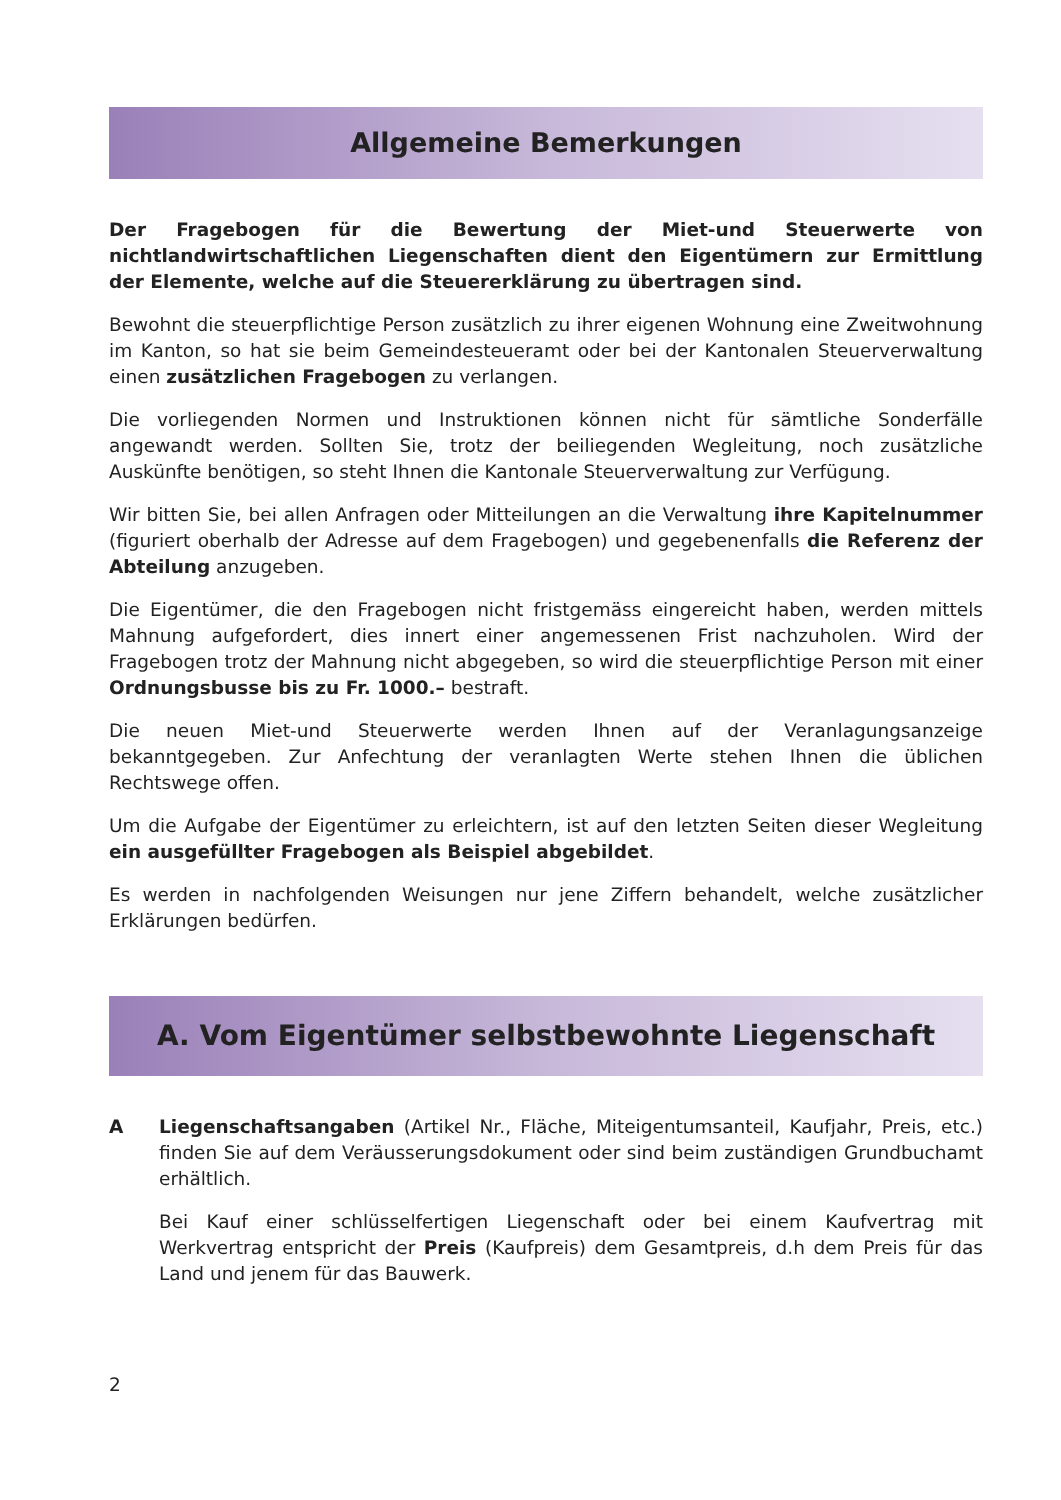Allgemeine Bemerkungen
Der Fragebogen für die Bewertung der Miet-und Steuerwerte von nichtlandwirtschaftlichen Liegenschaften dient den Eigentümern zur Ermittlung der Elemente, welche auf die Steuererklärung zu übertragen sind.
Bewohnt die steuerpflichtige Person zusätzlich zu ihrer eigenen Wohnung eine Zweitwohnung im Kanton, so hat sie beim Gemeindesteueramt oder bei der Kantonalen Steuerverwaltung einen zusätzlichen Fragebogen zu verlangen.
Die vorliegenden Normen und Instruktionen können nicht für sämtliche Sonderfälle angewandt werden. Sollten Sie, trotz der beiliegenden Wegleitung, noch zusätzliche Auskünfte benötigen, so steht Ihnen die Kantonale Steuerverwaltung zur Verfügung.
Wir bitten Sie, bei allen Anfragen oder Mitteilungen an die Verwaltung ihre Kapitelnummer (figuriert oberhalb der Adresse auf dem Fragebogen) und gegebenenfalls die Referenz der Abteilung anzugeben.
Die Eigentümer, die den Fragebogen nicht fristgemäss eingereicht haben, werden mittels Mahnung aufgefordert, dies innert einer angemessenen Frist nachzuholen. Wird der Fragebogen trotz der Mahnung nicht abgegeben, so wird die steuerpflichtige Person mit einer Ordnungsbusse bis zu Fr. 1000.– bestraft.
Die neuen Miet-und Steuerwerte werden Ihnen auf der Veranlagungsanzeige bekanntgegeben. Zur Anfechtung der veranlagten Werte stehen Ihnen die üblichen Rechtswege offen.
Um die Aufgabe der Eigentümer zu erleichtern, ist auf den letzten Seiten dieser Wegleitung ein ausgefüllter Fragebogen als Beispiel abgebildet.
Es werden in nachfolgenden Weisungen nur jene Ziffern behandelt, welche zusätzlicher Erklärungen bedürfen.
A. Vom Eigentümer selbstbewohnte Liegenschaft
A Liegenschaftsangaben (Artikel Nr., Fläche, Miteigentumsanteil, Kaufjahr, Preis, etc.) finden Sie auf dem Veräusserungsdokument oder sind beim zuständigen Grundbuchamt erhältlich.
Bei Kauf einer schlüsselfertigen Liegenschaft oder bei einem Kaufvertrag mit Werkvertrag entspricht der Preis (Kaufpreis) dem Gesamtpreis, d.h dem Preis für das Land und jenem für das Bauwerk.
2